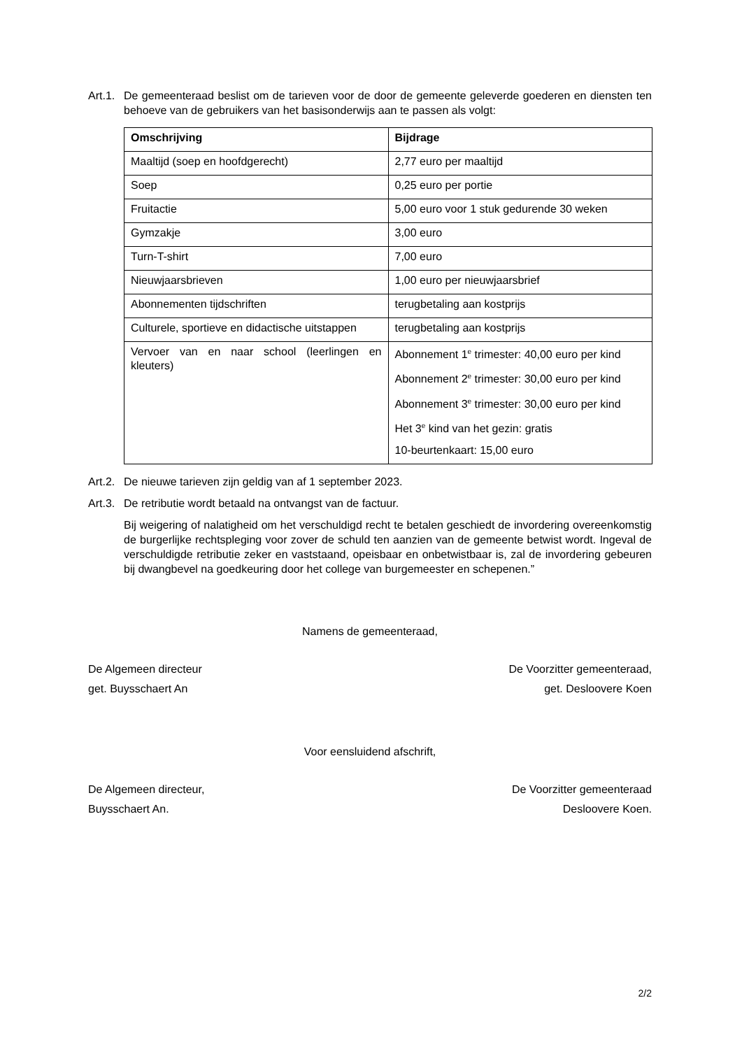Art.1.
De gemeenteraad beslist om de tarieven voor de door de gemeente geleverde goederen en diensten ten behoeve van de gebruikers van het basisonderwijs aan te passen als volgt:
| Omschrijving | Bijdrage |
| --- | --- |
| Maaltijd (soep en hoofdgerecht) | 2,77 euro per maaltijd |
| Soep | 0,25 euro per portie |
| Fruitactie | 5,00 euro voor 1 stuk gedurende 30 weken |
| Gymzakje | 3,00 euro |
| Turn-T-shirt | 7,00 euro |
| Nieuwjaarsbrieven | 1,00 euro per nieuwjaarsbrief |
| Abonnementen tijdschriften | terugbetaling aan kostprijs |
| Culturele, sportieve en didactische uitstappen | terugbetaling aan kostprijs |
| Vervoer van en naar school (leerlingen en kleuters) | Abonnement 1<sup>e</sup> trimester: 40,00 euro per kind Abonnement 2<sup>e</sup> trimester: 30,00 euro per kind Abonnement 3<sup>e</sup> trimester: 30,00 euro per kind Het 3<sup>e</sup> kind van het gezin: gratis 10-beurtenkaart: 15,00 euro |
Art.2.
De nieuwe tarieven zijn geldig van af 1 september 2023.
Art.3.
De retributie wordt betaald na ontvangst van de factuur.
Bij weigering of nalatigheid om het verschuldigd recht te betalen geschiedt de invordering overeenkomstig de burgerlijke rechtspleging voor zover de schuld ten aanzien van de gemeente betwist wordt. Ingeval de verschuldigde retributie zeker en vaststaand, opeisbaar en onbetwistbaar is, zal de invordering gebeuren bij dwangbevel na goedkeuring door het college van burgemeester en schepenen.”
Namens de gemeenteraad,
De Algemeen directeur De Voorzitter gemeenteraad,
get. Buysschaert An get. Desloovere Koen
Voor eensluidend afschrift,
De Algemeen directeur, De Voorzitter gemeenteraad
Buysschaert An. Desloovere Koen.
2/2